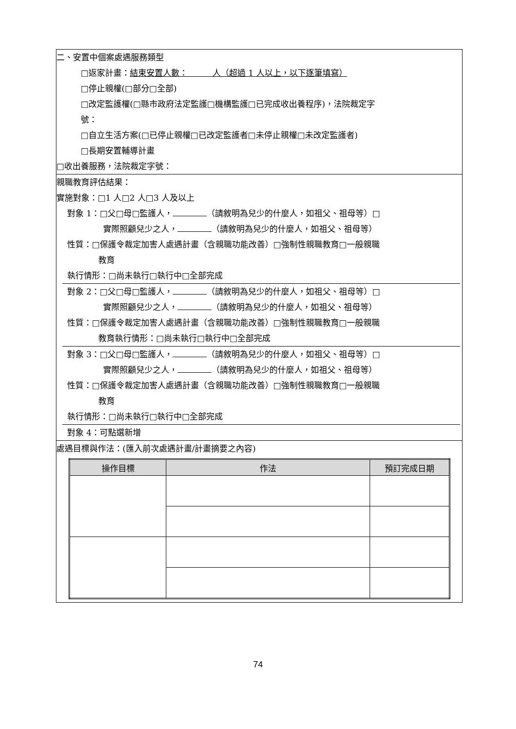二、安置中個案處遇服務類型
□返家計畫：結束安置人數：　　　人（超過 1 人以上，以下逐筆填寫）
□停止親權(□部分□全部)
□改定監護權(□縣市政府法定監護□機構監護□已完成收出養程序)，法院裁定字
號：
□自立生活方案(□已停止親權□已改定監護者□未停止親權□未改定監護者)
□長期安置輔導計畫
□收出養服務，法院裁定字號：
親職教育評估結果：
實施對象：□1 人□2 人□3 人及以上
對象 1：□父□母□監護人， （請敘明為兒少的什麼人，如祖父、祖母等）□
實際照顧兒少之人， （請敘明為兒少的什麼人，如祖父、祖母等）
性質：□保護令裁定加害人處遇計畫（含親職功能改善）□強制性親職教育□一般親職
教育
執行情形：□尚未執行□執行中□全部完成
對象 2：□父□母□監護人， （請敘明為兒少的什麼人，如祖父、祖母等）□
實際照顧兒少之人， （請敘明為兒少的什麼人，如祖父、祖母等）
性質：□保護令裁定加害人處遇計畫（含親職功能改善）□強制性親職教育□一般親職
教育執行情形：□尚未執行□執行中□全部完成
對象 3：□父□母□監護人， （請敘明為兒少的什麼人，如祖父、祖母等）□
實際照顧兒少之人， （請敘明為兒少的什麼人，如祖父、祖母等）
性質：□保護令裁定加害人處遇計畫（含親職功能改善）□強制性親職教育□一般親職
教育
執行情形：□尚未執行□執行中□全部完成
對象 4：可點選新增
處遇目標與作法：(匯入前次處遇計畫/計畫摘要之內容)
| 操作目標 | 作法 | 預訂完成日期 |
| --- | --- | --- |
74